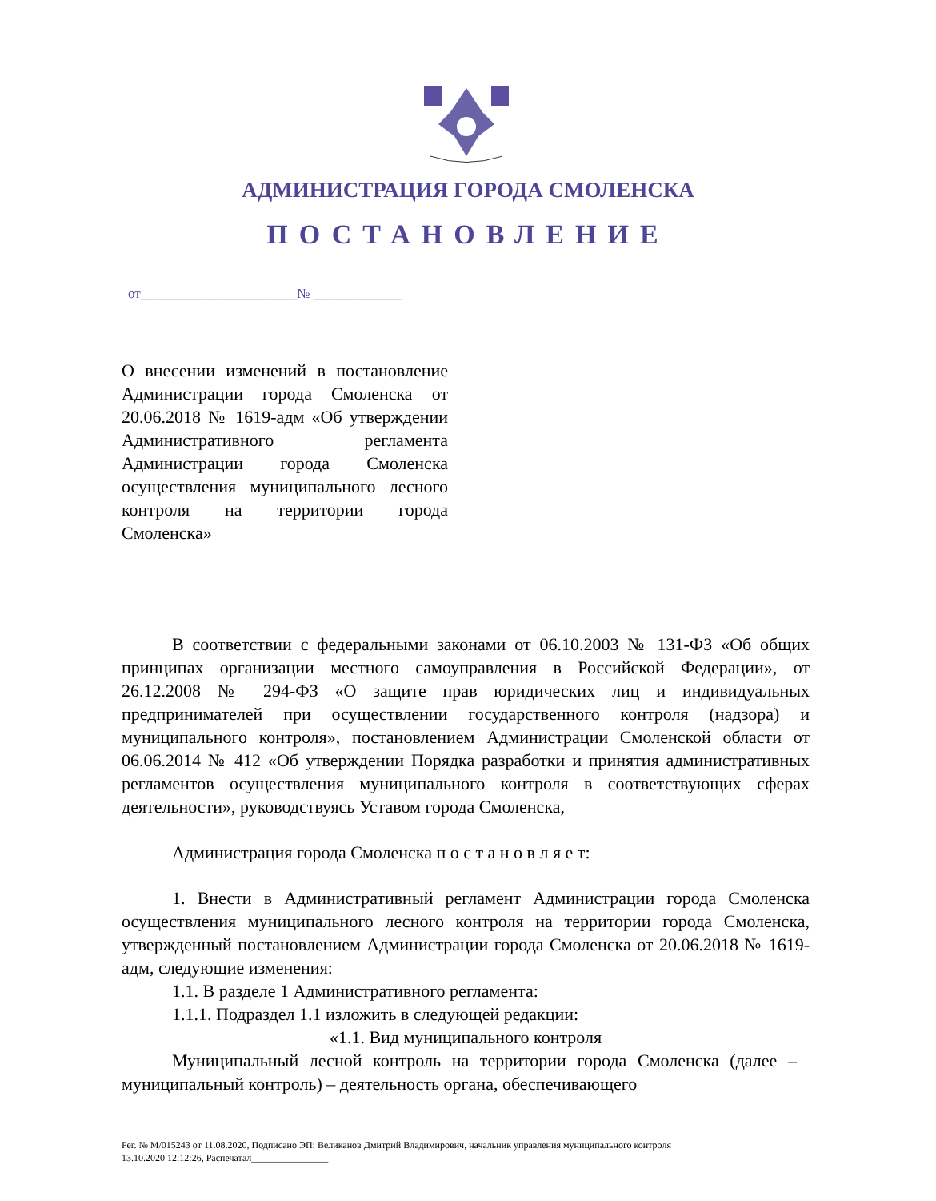АДМИНИСТРАЦИЯ ГОРОДА СМОЛЕНСКА
ПОСТАНОВЛЕНИЕ
от_______________________№ _____________
О внесении изменений в постановление Администрации города Смоленска от 20.06.2018 № 1619-адм «Об утверждении Административного регламента Администрации города Смоленска осуществления муниципального лесного контроля на территории города Смоленска»
В соответствии с федеральными законами от 06.10.2003 № 131-ФЗ «Об общих принципах организации местного самоуправления в Российской Федерации», от 26.12.2008 № 294-ФЗ «О защите прав юридических лиц и индивидуальных предпринимателей при осуществлении государственного контроля (надзора) и муниципального контроля», постановлением Администрации Смоленской области от 06.06.2014 № 412 «Об утверждении Порядка разработки и принятия административных регламентов осуществления муниципального контроля в соответствующих сферах деятельности», руководствуясь Уставом города Смоленска,
Администрация города Смоленска п о с т а н о в л я е т:
1. Внести в Административный регламент Администрации города Смоленска осуществления муниципального лесного контроля на территории города Смоленска, утвержденный постановлением Администрации города Смоленска от 20.06.2018 № 1619-адм, следующие изменения:
1.1. В разделе 1 Административного регламента:
1.1.1. Подраздел 1.1 изложить в следующей редакции:
«1.1. Вид муниципального контроля
Муниципальный лесной контроль на территории города Смоленска (далее – муниципальный контроль) – деятельность органа, обеспечивающего
Рег. № М/015243 от 11.08.2020, Подписано ЭП: Великанов Дмитрий Владимирович, начальник управления муниципального контроля
13.10.2020 12:12:26, Распечатал________________